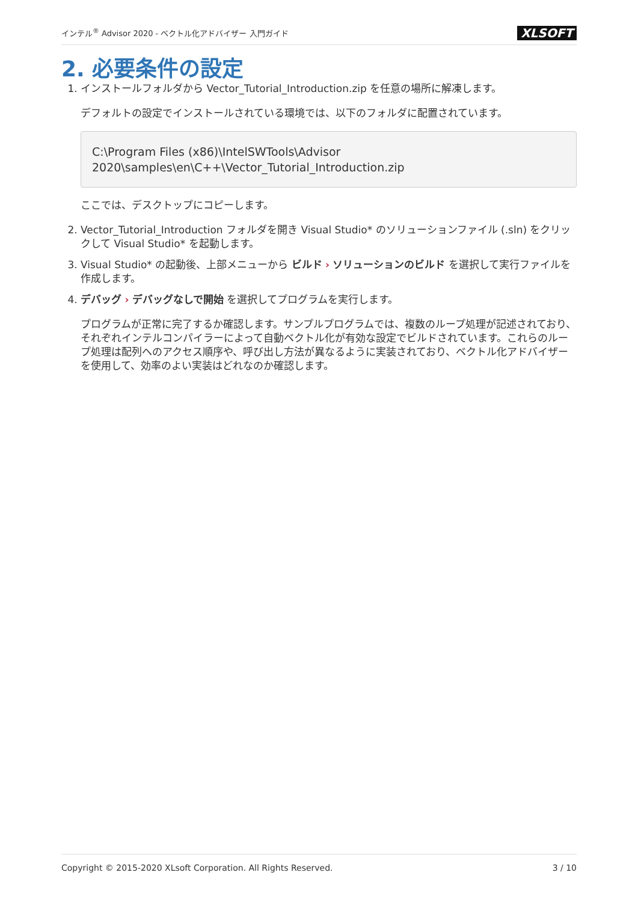インテル<sup>®</sup> Advisor 2020 - ベクトル化アドバイザー 入門ガイド XLSOFT
2. 必要条件の設定
1. インストールフォルダから Vector_Tutorial_Introduction.zip を任意の場所に解凍します。
デフォルトの設定でインストールされている環境では、以下のフォルダに配置されています。
C:\Program Files (x86)\IntelSWTools\Advisor
2020\samples\en\C++\Vector_Tutorial_Introduction.zip
ここでは、デスクトップにコピーします。
2. Vector_Tutorial_Introduction フォルダを開き Visual Studio* のソリューションファイル (.sln) をクリックして Visual Studio* を起動します。
3. Visual Studio* の起動後、上部メニューから ビルド › ソリューションのビルド を選択して実行ファイルを作成します。
4. デバッグ › デバッグなしで開始 を選択してプログラムを実行します。
プログラムが正常に完了するか確認します。サンプルプログラムでは、複数のループ処理が記述されており、それぞれインテルコンパイラーによって自動ベクトル化が有効な設定でビルドされています。これらのループ処理は配列へのアクセス順序や、呼び出し方法が異なるように実装されており、ベクトル化アドバイザーを使用して、効率のよい実装はどれなのか確認します。
Copyright © 2015-2020 XLsoft Corporation. All Rights Reserved. 3 / 10